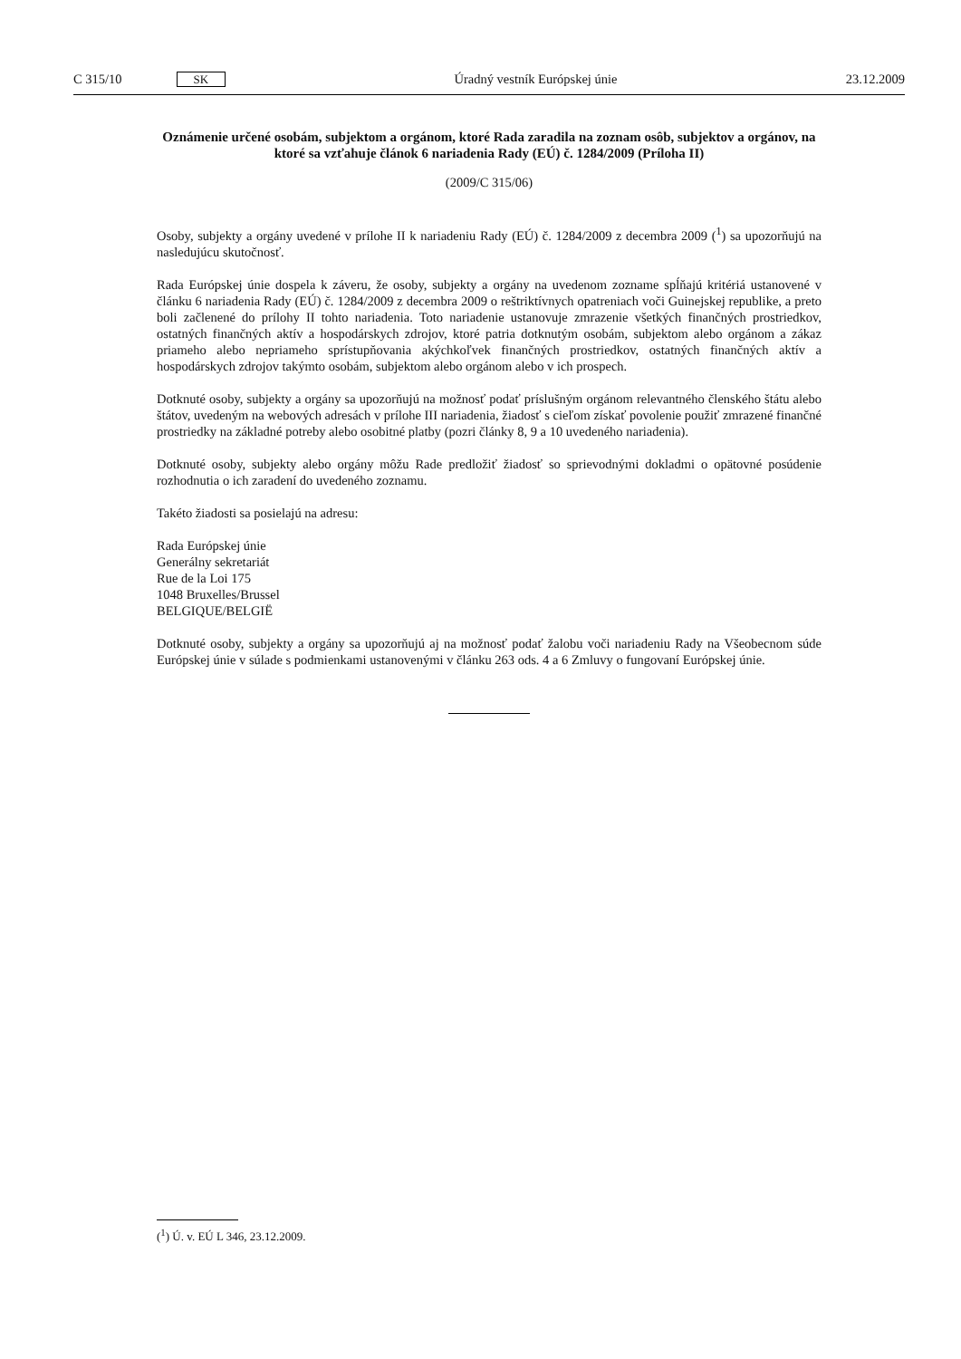C 315/10 SK
Úradný vestník Európskej únie 23.12.2009
Oznámenie určené osobám, subjektom a orgánom, ktoré Rada zaradila na zoznam osôb, subjektov a orgánov, na ktoré sa vzťahuje článok 6 nariadenia Rady (EÚ) č. 1284/2009 (Príloha II)
(2009/C 315/06)
Osoby, subjekty a orgány uvedené v prílohe II k nariadeniu Rady (EÚ) č. 1284/2009 z decembra 2009 (<sup>1</sup>) sa upozorňujú na nasledujúcu skutočnosť.
Rada Európskej únie dospela k záveru, že osoby, subjekty a orgány na uvedenom zozname spĺňajú kritériá ustanovené v článku 6 nariadenia Rady (EÚ) č. 1284/2009 z decembra 2009 o reštriktívnych opatreniach voči Guinejskej republike, a preto boli začlenené do prílohy II tohto nariadenia. Toto nariadenie ustanovuje zmrazenie všetkých finančných prostriedkov, ostatných finančných aktív a hospodárskych zdrojov, ktoré patria dotknutým osobám, subjektom alebo orgánom a zákaz priameho alebo nepriameho sprístupňovania akýchkoľvek finančných prostriedkov, ostatných finančných aktív a hospodárskych zdrojov takýmto osobám, subjektom alebo orgánom alebo v ich prospech.
Dotknuté osoby, subjekty a orgány sa upozorňujú na možnosť podať príslušným orgánom relevantného členského štátu alebo štátov, uvedeným na webových adresách v prílohe III nariadenia, žiadosť s cieľom získať povolenie použiť zmrazené finančné prostriedky na základné potreby alebo osobitné platby (pozri články 8, 9 a 10 uvedeného nariadenia).
Dotknuté osoby, subjekty alebo orgány môžu Rade predložiť žiadosť so sprievodnými dokladmi o opätovné posúdenie rozhodnutia o ich zaradení do uvedeného zoznamu.
Takéto žiadosti sa posielajú na adresu:
Rada Európskej únie
Generálny sekretariát
Rue de la Loi 175
1048 Bruxelles/Brussel
BELGIQUE/BELGIË
Dotknuté osoby, subjekty a orgány sa upozorňujú aj na možnosť podať žalobu voči nariadeniu Rady na Všeobecnom súde Európskej únie v súlade s podmienkami ustanovenými v článku 263 ods. 4 a 6 Zmluvy o fungovaní Európskej únie.
(<sup>1</sup>) Ú. v. EÚ L 346, 23.12.2009.